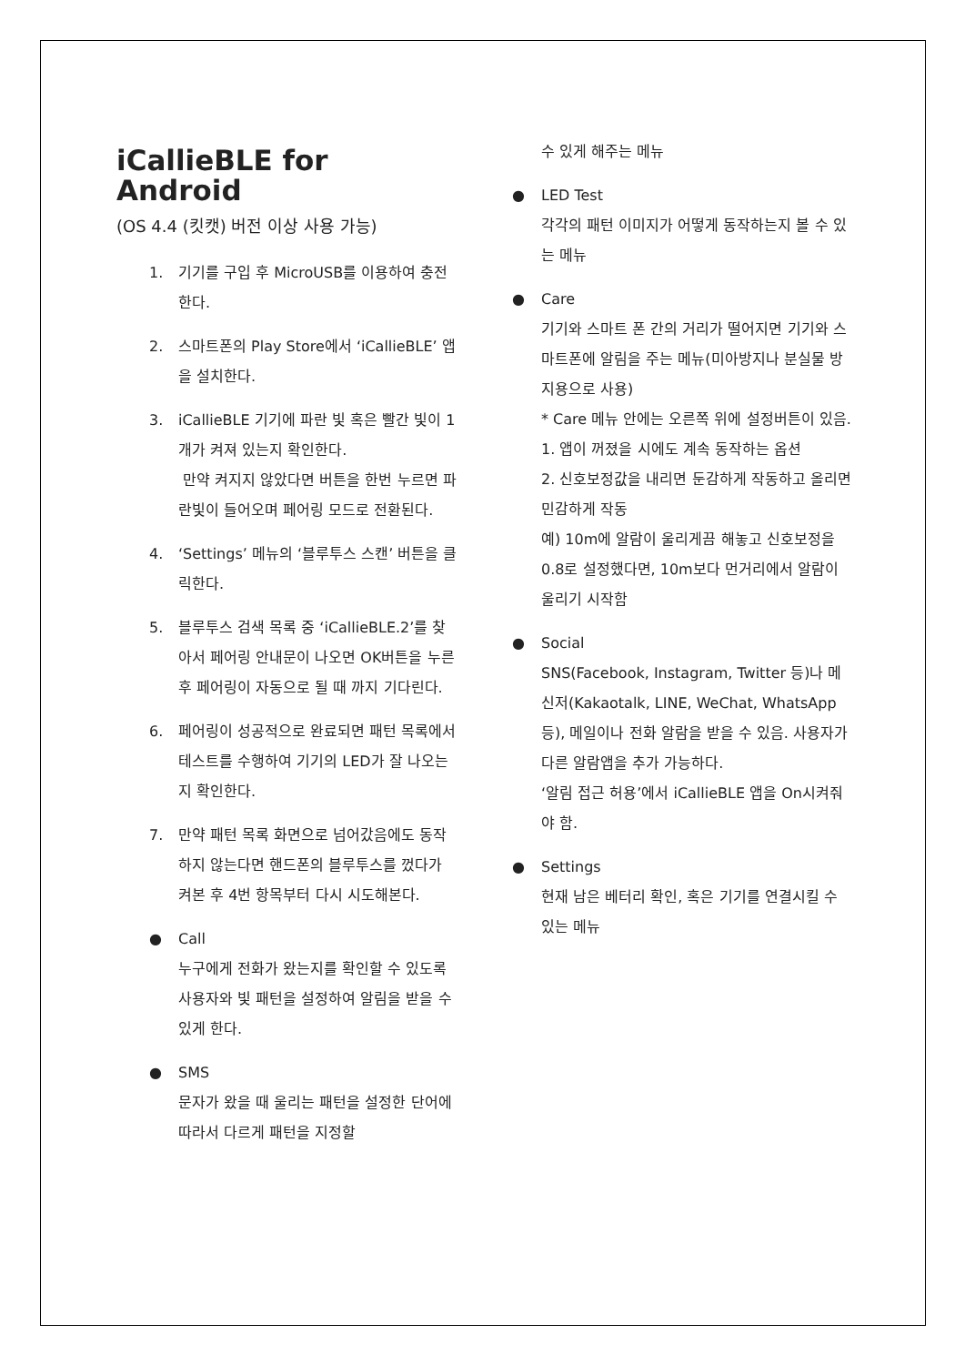iCallieBLE for Android
(OS 4.4 (킷캣) 버전 이상 사용 가능)
1. 기기를 구입 후 MicroUSB를 이용하여 충전한다.
2. 스마트폰의 Play Store에서 ‘iCallieBLE’ 앱을 설치한다.
3. iCallieBLE 기기에 파란 빛 혹은 빨간 빛이 1개가 켜져 있는지 확인한다.
만약 켜지지 않았다면 버튼을 한번 누르면 파란빛이 들어오며 페어링 모드로 전환된다.
4. ‘Settings’ 메뉴의 ‘블루투스 스캔’ 버튼을 클릭한다.
5. 블루투스 검색 목록 중 ‘iCallieBLE.2’를 찾아서 페어링 안내문이 나오면 OK버튼을 누른 후 페어링이 자동으로 될 때 까지 기다린다.
6. 페어링이 성공적으로 완료되면 패턴 목록에서 테스트를 수행하여 기기의 LED가 잘 나오는지 확인한다.
7. 만약 패턴 목록 화면으로 넘어갔음에도 동작하지 않는다면 핸드폰의 블루투스를 껐다가 켜본 후 4번 항목부터 다시 시도해본다.
● Call
누구에게 전화가 왔는지를 확인할 수 있도록 사용자와 빛 패턴을 설정하여 알림을 받을 수 있게 한다.
● SMS
문자가 왔을 때 울리는 패턴을 설정한 단어에 따라서 다르게 패턴을 지정할
수 있게 해주는 메뉴
● LED Test
각각의 패턴 이미지가 어떻게 동작하는지 볼 수 있는 메뉴
● Care
기기와 스마트 폰 간의 거리가 떨어지면 기기와 스마트폰에 알림을 주는 메뉴(미아방지나 분실물 방지용으로 사용)
* Care 메뉴 안에는 오른쪽 위에 설정버튼이 있음.
1. 앱이 꺼졌을 시에도 계속 동작하는 옵션
2. 신호보정값을 내리면 둔감하게 작동하고 올리면 민감하게 작동
예) 10m에 알람이 울리게끔 해놓고 신호보정을 0.8로 설정했다면, 10m보다 먼거리에서 알람이 울리기 시작함
● Social
SNS(Facebook, Instagram, Twitter 등)나 메신저(Kakaotalk, LINE, WeChat, WhatsApp 등), 메일이나 전화 알람을 받을 수 있음. 사용자가 다른 알람앱을 추가 가능하다.
‘알림 접근 허용’에서 iCallieBLE 앱을 On시켜줘야 함.
● Settings
현재 남은 베터리 확인, 혹은 기기를 연결시킬 수 있는 메뉴